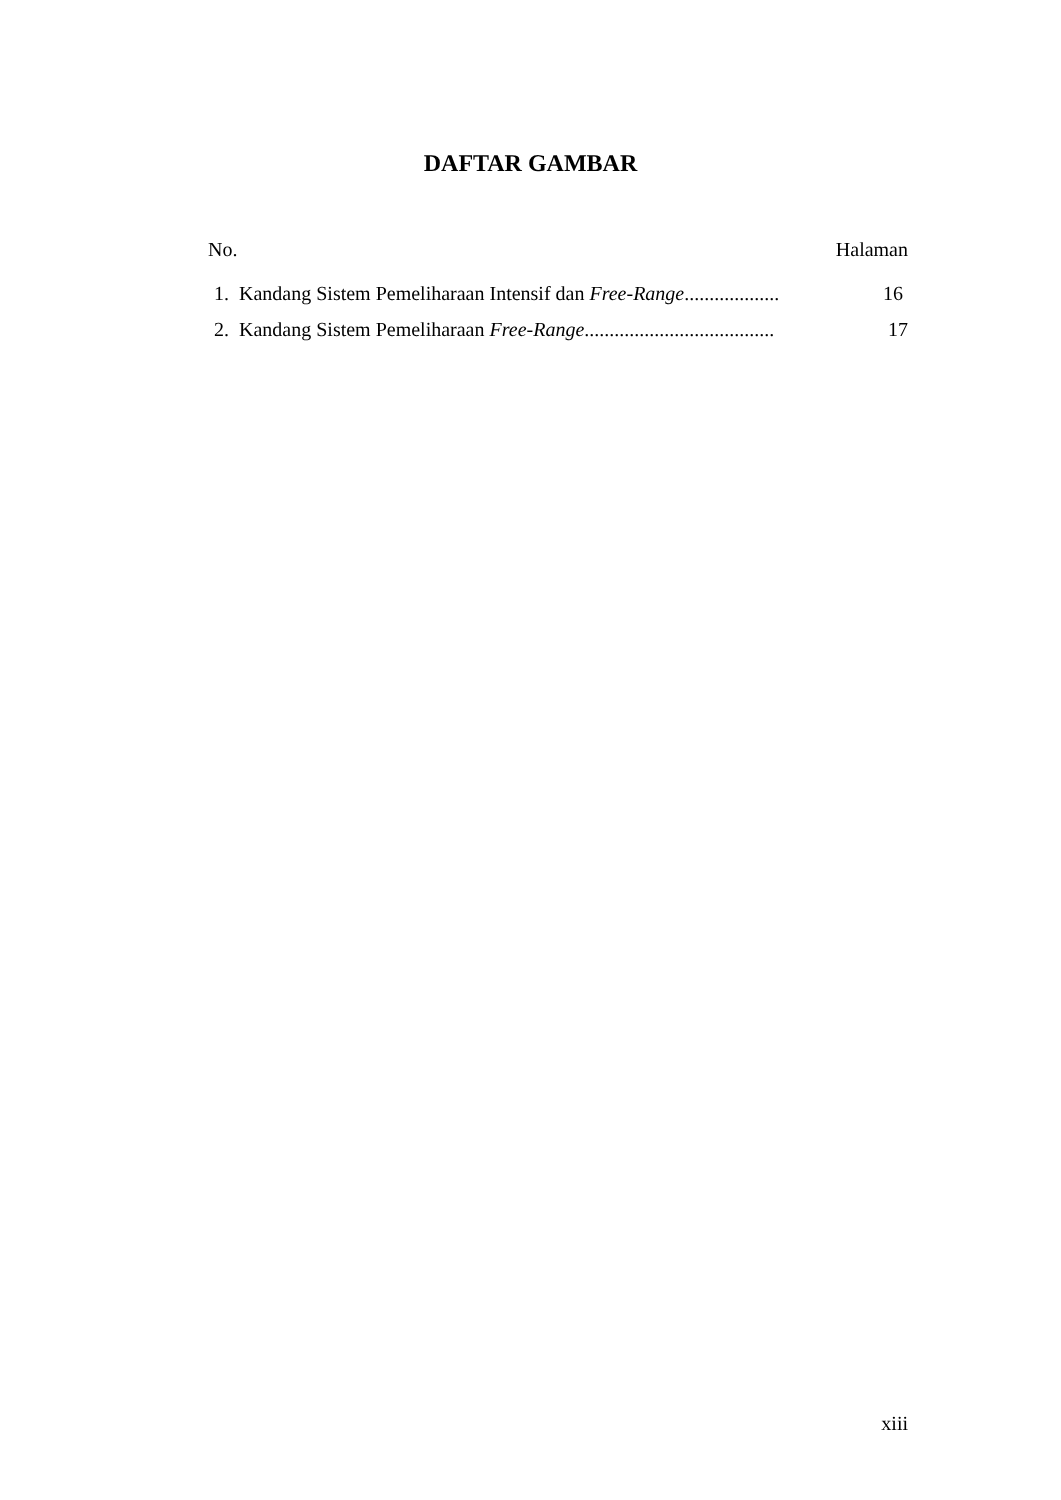DAFTAR GAMBAR
No. Halaman
1. Kandang Sistem Pemeliharaan Intensif dan Free-Range................... 16
2. Kandang Sistem Pemeliharaan Free-Range...................................... 17
xiii